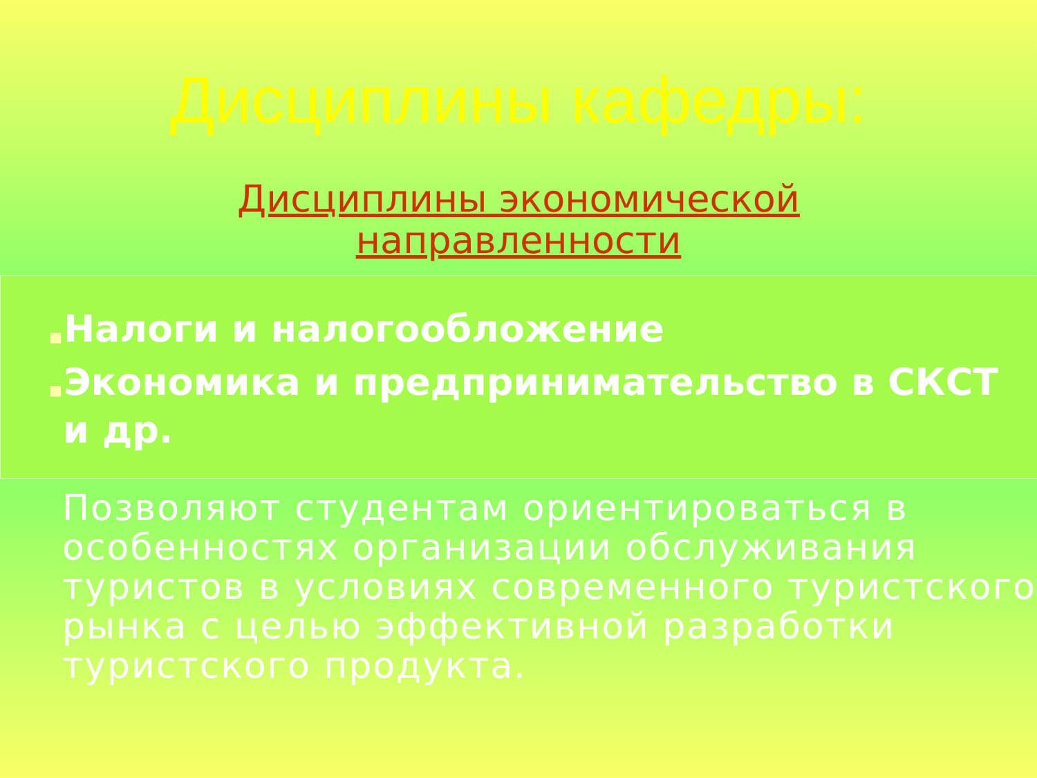Дисциплины кафедры:
Дисциплины экономической
направленности
■Налоги и налогообложение
■Экономика и предпринимательство в СКСТ и др.
Позволяют студентам ориентироваться в особенностях организации обслуживания туристов в условиях современного туристского рынка с целью эффективной разработки туристского продукта.